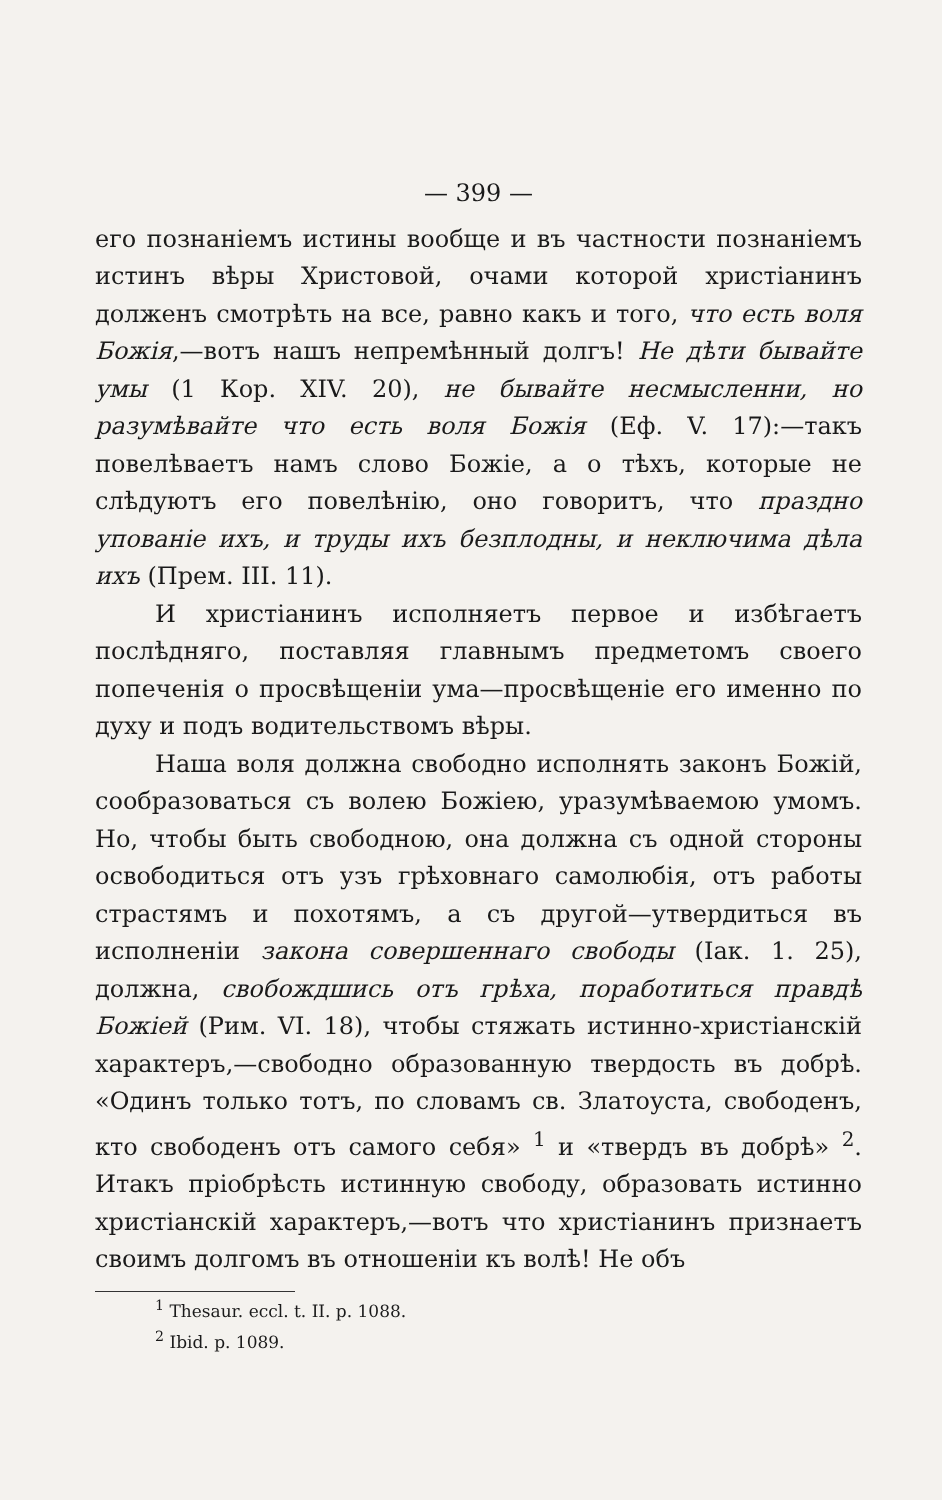— 399 —
его познаніемъ истины вообще и въ частности познаніемъ истинъ вѣры Христовой, очами которой христіанинъ долженъ смотрѣть на все, равно какъ и того, что есть воля Божія,—вотъ нашъ непремѣнный долгъ! Не дѣти бывайте умы (1 Кор. XIV. 20), не бывайте несмысленни, но разумѣвайте что есть воля Божія (Еф. V. 17):—такъ повелѣваетъ намъ слово Божіе, а о тѣхъ, которые не слѣдуютъ его повелѣнію, оно говоритъ, что праздно упованіе ихъ, и труды ихъ безплодны, и неключима дѣла ихъ (Прем. III. 11).
И христіанинъ исполняетъ первое и избѣгаетъ послѣдняго, поставляя главнымъ предметомъ своего попеченія о просвѣщеніи ума—просвѣщеніе его именно по духу и подъ водительствомъ вѣры.
Наша воля должна свободно исполнять законъ Божій, сообразоваться съ волею Божіею, уразумѣваемою умомъ. Но, чтобы быть свободною, она должна съ одной стороны освободиться отъ узъ грѣховнаго самолюбія, отъ работы страстямъ и похотямъ, а съ другой—утвердиться въ исполненіи закона совершеннаго свободы (Іак. 1. 25), должна, свобождшись отъ грѣха, поработиться правдѣ Божіей (Рим. VI. 18), чтобы стяжать истинно-христіанскій характеръ,—свободно образованную твердость въ добрѣ. «Одинъ только тотъ, по словамъ св. Златоуста, свободенъ, кто свободенъ отъ самого себя» <sup>1</sup> и «твердъ въ добрѣ» <sup>2</sup>. Итакъ пріобрѣсть истинную свободу, образовать истинно христіанскій характеръ,—вотъ что христіанинъ признаетъ своимъ долгомъ въ отношеніи къ волѣ! Не объ
<sup>1</sup> Thesaur. eccl. t. II. p. 1088.
<sup>2</sup> Ibid. p. 1089.